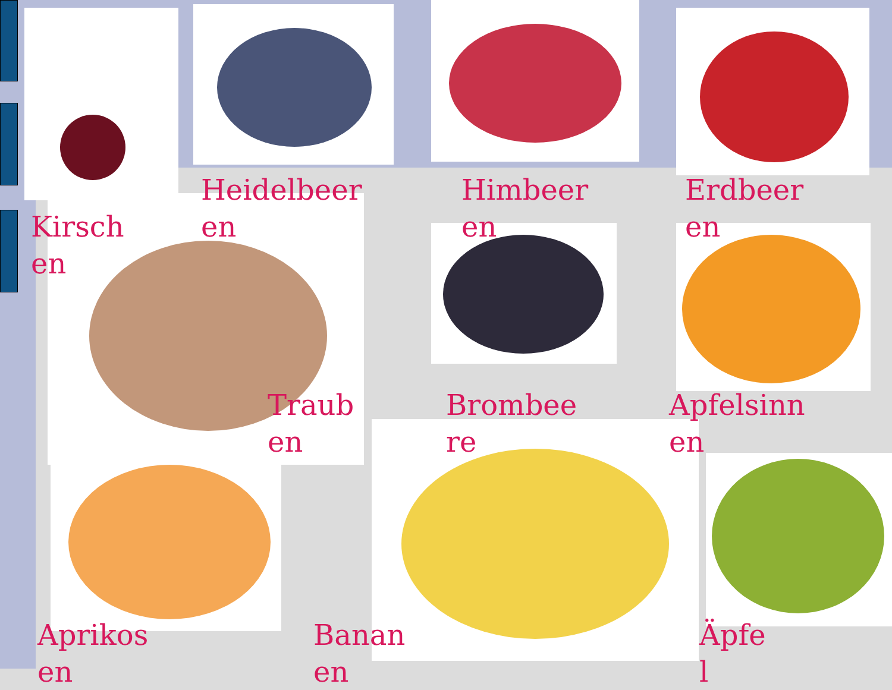Kirsch
en
Heidelbeer
en
Himbeer
en
Erdbeer
en
Traub
en
Brombee
re
Apfelsinn
en
Aprikos
en
Banan
en
Äpfe
l